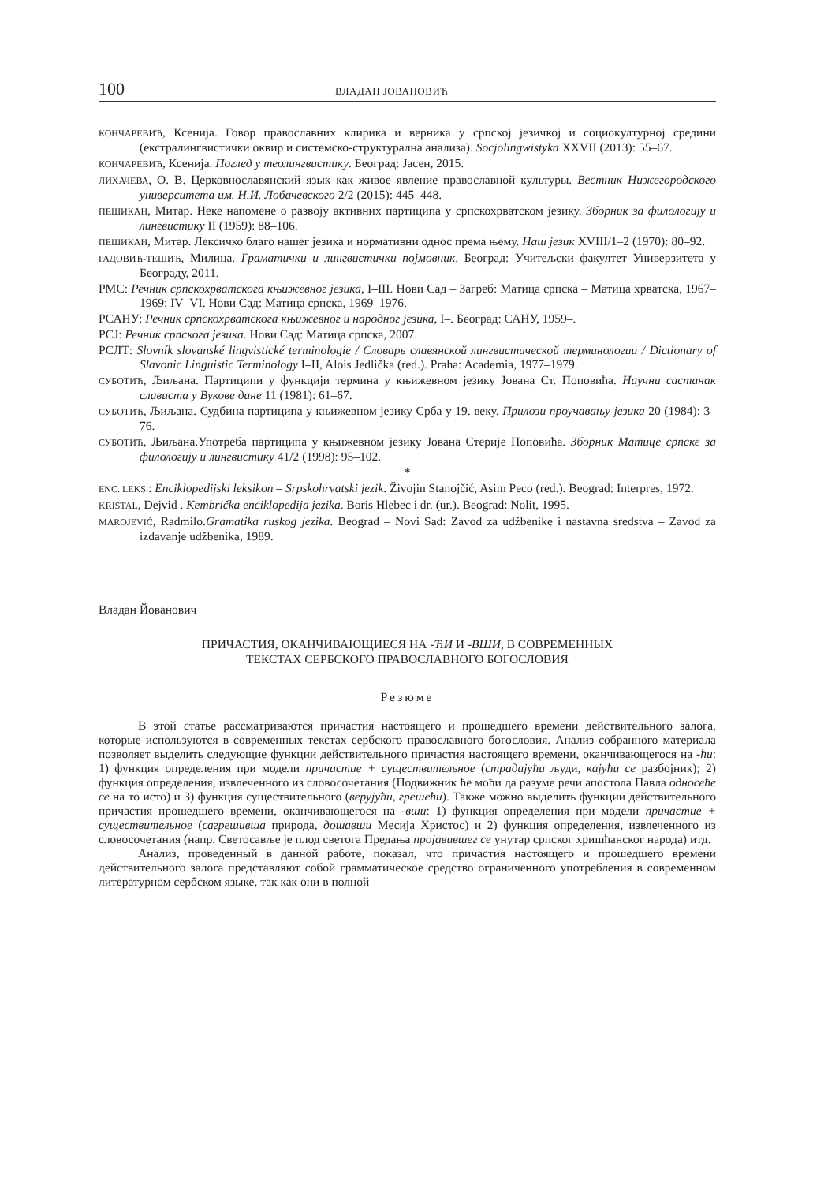100 ВЛАДАН ЈОВАНОВИЋ
КОНЧАРЕВИЋ, Ксенија. Говор православних клирика и верника у српској језичкој и социокултурној средини (екстралингвистички оквир и системско-структурална анализа). Socjolingwistyka XXVII (2013): 55–67.
КОНЧАРЕВИЋ, Ксенија. Поглед у теолингвистику. Београд: Јасен, 2015.
ЛИХАЧЕВА, О. В. Церковнославянский язык как живое явление православной культуры. Вестник Нижегородского университета им. Н.И. Лобачевского 2/2 (2015): 445–448.
ПЕШИКАН, Митар. Неке напомене о развоју активних партиципа у српскохрватском језику. Зборник за филологију и лингвистику II (1959): 88–106.
ПЕШИКАН, Митар. Лексичко благо нашег језика и нормативни однос према њему. Наш језик XVIII/1–2 (1970): 80–92.
РАДОВИЋ-ТЕШИЋ, Милица. Граматички и лингвистички појмовник. Београд: Учитељски факултет Универзитета у Београду, 2011.
РМС: Речник српскохрватскога књижевног језика, I–III. Нови Сад – Загреб: Матица српска – Матица хрватска, 1967–1969; IV–VI. Нови Сад: Матица српска, 1969–1976.
РСАНУ: Речник српскохрватскога књижевног и народног језика, I–. Београд: САНУ, 1959–.
РСЈ: Речник српскога језика. Нови Сад: Матица српска, 2007.
РСЛТ: Slovník slovanské lingvistické terminologie / Словарь славянской лингвистической терминологии / Dictionary of Slavonic Linguistic Terminology I–II, Alois Jedlička (red.). Praha: Academia, 1977–1979.
СУБОТИЋ, Љиљана. Партиципи у функцији термина у књижевном језику Јована Ст. Поповића. Научни састанак слависта у Вукове дане 11 (1981): 61–67.
СУБОТИЋ, Љиљана. Судбина партиципа у књижевном језику Срба у 19. веку. Прилози проучавању језика 20 (1984): 3–76.
СУБОТИЋ, Љиљана.Употреба партиципа у књижевном језику Јована Стерије Поповића. Зборник Матице српске за филологију и лингвистику 41/2 (1998): 95–102.
*
ENC. LEKS.: Enciklopedijski leksikon – Srpskohrvatski jezik. Živojin Stanojčić, Asim Peco (red.). Beograd: Interpres, 1972.
KRISTAL, Dejvid . Kembrička enciklopedija jezika. Boris Hlebec i dr. (ur.). Beograd: Nolit, 1995.
MAROJEVIĆ, Radmilo.Gramatika ruskog jezika. Beograd – Novi Sad: Zavod za udžbenike i nastavna sredstva – Zavod za izdavanje udžbenika, 1989.
Владан Йованович
ПРИЧАСТИЯ, ОКАНЧИВАЮЩИЕСЯ НА -ЋИ И -ВШИ, В СОВРЕМЕННЫХ
ТЕКСТАХ СЕРБСКОГО ПРАВОСЛАВНОГО БОГОСЛОВИЯ
Резюме
В этой статье рассматриваются причастия настоящего и прошедшего времени действительного залога, которые используются в современных текстах сербского православного богословия. Анализ собранного материала позволяет выделить следующие функции действительного причастия настоящего времени, оканчивающегося на -ћи: 1) функция определения при модели причастие + существительное (страдајући људи, кајући се разбојник); 2) функция определения, извлеченного из словосочетания (Подвижник ће моћи да разуме речи апостола Павла односеће се на то исто) и 3) функция существительного (верујући, грешећи). Также можно выделить функции действительного причастия прошедшего времени, оканчивающегося на -вши: 1) функция определения при модели причастие + существительное (сагрешивша природа, дошавши Месија Христос) и 2) функция определения, извлеченного из словосочетания (напр. Светосавље је плод светога Предања пројавившег се унутар српског хришћанског народа) итд.
Анализ, проведенный в данной работе, показал, что причастия настоящего и прошедшего времени действительного залога представляют собой грамматическое средство ограниченного употребления в современном литературном сербском языке, так как они в полной